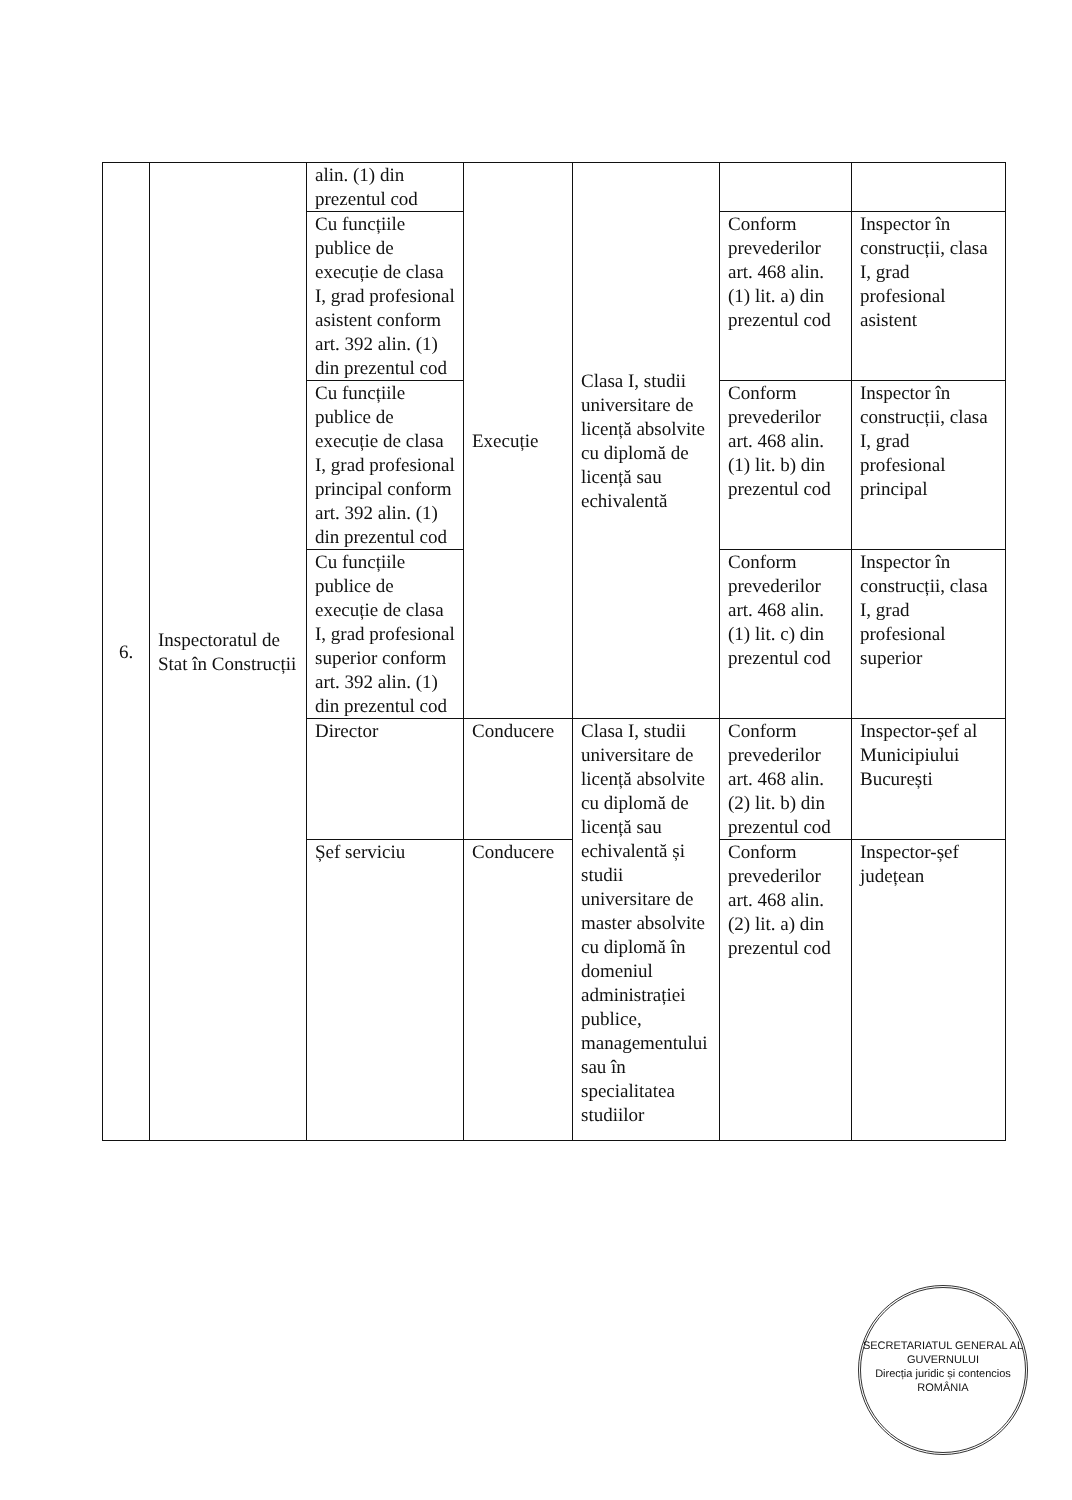| 6. | Inspectoratul de Stat în Construcții | alin. (1) din prezentul cod | Execuție | Clasa I, studii universitare de licență absolvite cu diplomă de licență sau echivalentă | | |
| | | Cu funcțiile publice de execuție de clasa I, grad profesional asistent conform art. 392 alin. (1) din prezentul cod | | | Conform prevederilor art. 468 alin. (1) lit. a) din prezentul cod | Inspector în construcții, clasa I, grad profesional asistent |
| | | Cu funcțiile publice de execuție de clasa I, grad profesional principal conform art. 392 alin. (1) din prezentul cod | | | Conform prevederilor art. 468 alin. (1) lit. b) din prezentul cod | Inspector în construcții, clasa I, grad profesional principal |
| | | Cu funcțiile publice de execuție de clasa I, grad profesional superior conform art. 392 alin. (1) din prezentul cod | | | Conform prevederilor art. 468 alin. (1) lit. c) din prezentul cod | Inspector în construcții, clasa I, grad profesional superior |
| | | Director | Conducere | Clasa I, studii universitare de licență absolvite cu diplomă de licență sau echivalentă și studii universitare de master absolvite cu diplomă în domeniul administrației publice, managementului sau în specialitatea studiilor | Conform prevederilor art. 468 alin. (2) lit. b) din prezentul cod | Inspector-șef al Municipiului București |
| | | Șef serviciu | Conducere | | Conform prevederilor art. 468 alin. (2) lit. a) din prezentul cod | Inspector-șef județean |
SECRETARIATUL GENERAL AL GUVERNULUI
Direcția juridic și contencios
ROMÂNIA